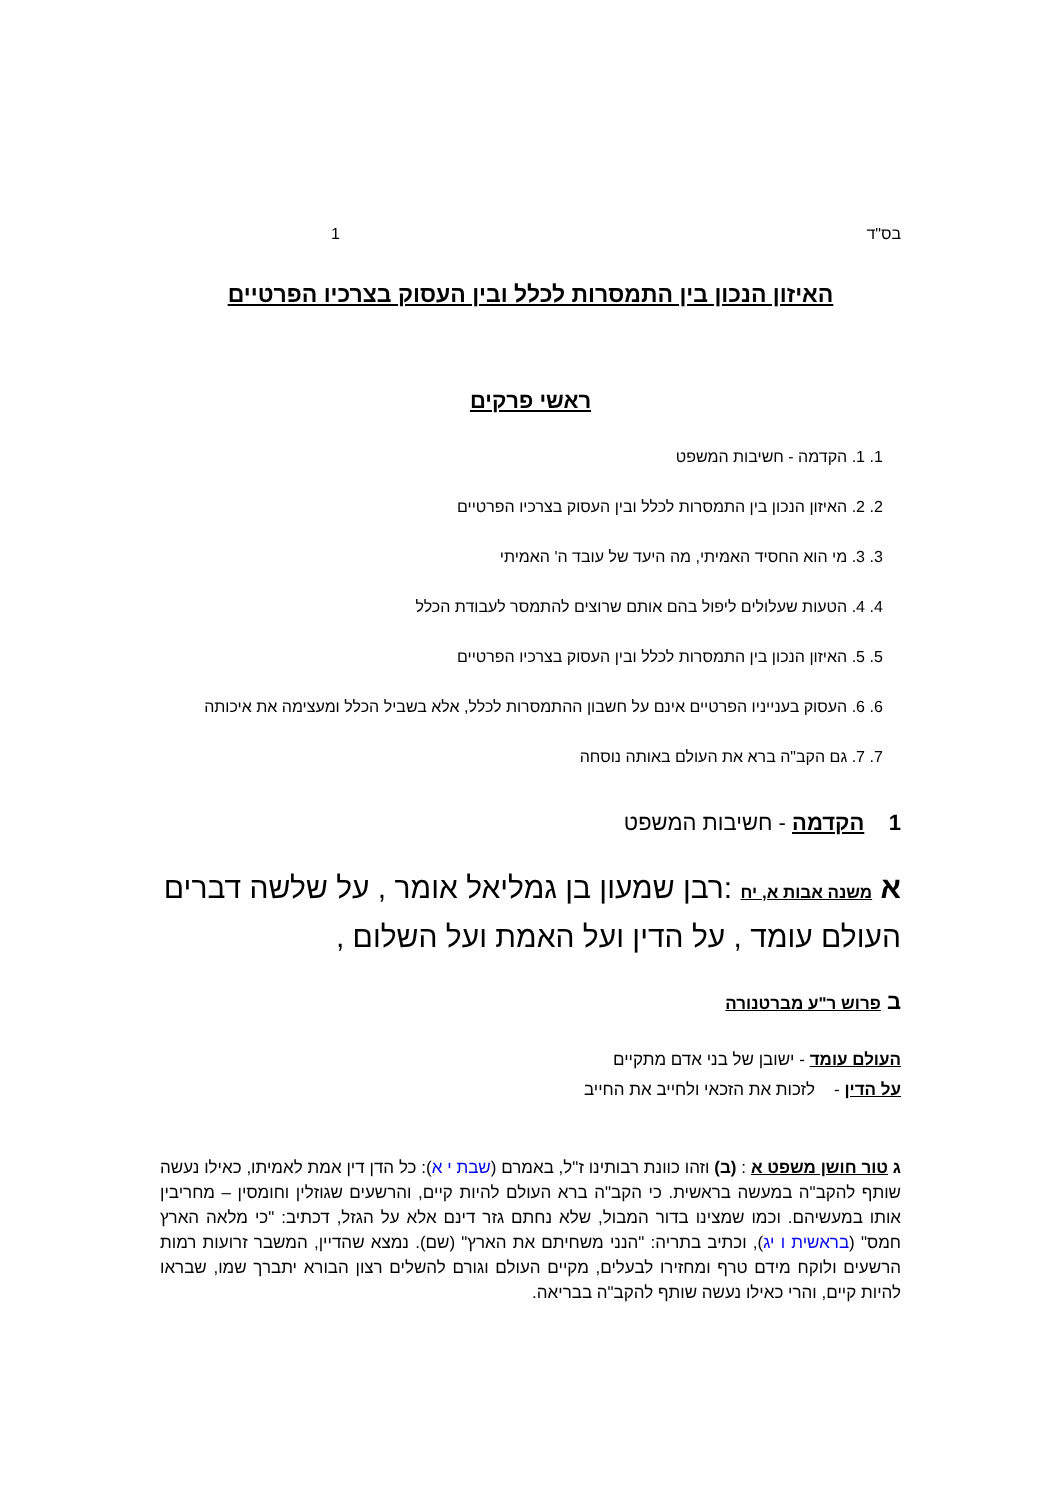בס"ד 1
האיזון הנכון בין התמסרות לכלל ובין העסוק בצרכיו הפרטיים
ראשי פרקים
1. 1. הקדמה - חשיבות המשפט
2. 2. האיזון הנכון בין התמסרות לכלל ובין העסוק בצרכיו הפרטיים
3. 3. מי הוא החסיד האמיתי, מה היעד של עובד ה' האמיתי
4. 4. הטעות שעלולים ליפול בהם אותם שרוצים להתמסר לעבודת הכלל
5. 5. האיזון הנכון בין התמסרות לכלל ובין העסוק בצרכיו הפרטיים
6. 6. העסוק בענייניו הפרטיים אינם על חשבון ההתמסרות לכלל, אלא בשביל הכלל ומעצימה את איכותה
7. 7. גם הקב"ה ברא את העולם באותה נוסחה
1 הקדמה - חשיבות המשפט
א משנה אבות א, יח :רבן שמעון בן גמליאל אומר , על שלשה דברים העולם עומד , על הדין ועל האמת ועל השלום ,
ב פרוש ר"ע מברטנורה
העולם עומד - ישובן של בני אדם מתקיים
על הדין - לזכות את הזכאי ולחייב את החייב
ג טור חושן משפט א : (ב) וזהו כוונת רבותינו ז"ל, באמרם (שבת י א): כל הדן דין אמת לאמיתו, כאילו נעשה שותף להקב"ה במעשה בראשית. כי הקב"ה ברא העולם להיות קיים, והרשעים שגוזלין וחומסין – מחריבין אותו במעשיהם. וכמו שמצינו בדור המבול, שלא נחתם גזר דינם אלא על הגזל, דכתיב: "כי מלאה הארץ חמס" (בראשית ו יג), וכתיב בתריה: "הנני משחיתם את הארץ" (שם). נמצא שהדיין, המשבר זרועות רמות הרשעים ולוקח מידם טרף ומחזירו לבעלים, מקיים העולם וגורם להשלים רצון הבורא יתברך שמו, שבראו להיות קיים, והרי כאילו נעשה שותף להקב"ה בבריאה.